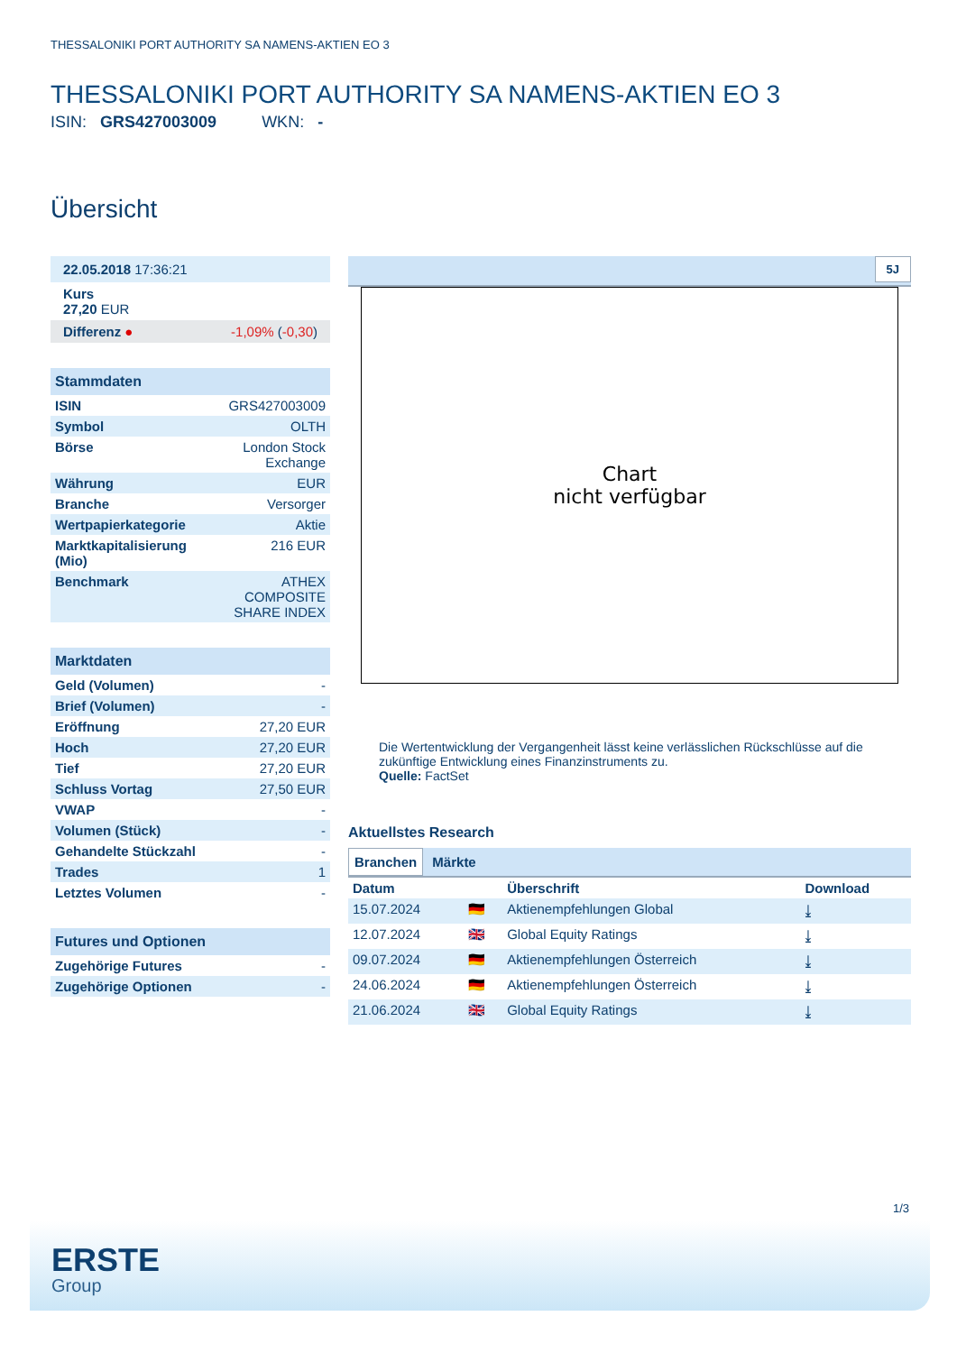THESSALONIKI PORT AUTHORITY SA NAMENS-AKTIEN EO 3
THESSALONIKI PORT AUTHORITY SA NAMENS-AKTIEN EO 3
ISIN: GRS427003009 WKN: -
Übersicht
| 22.05.2018 17:36:21 |
| Kurs 27,20 EUR |
| Differenz ● -1,09% ( -0,30 ) |
| Stammdaten | |
| --- | --- |
| ISIN | GRS427003009 |
| Symbol | OLTH |
| Börse | London Stock Exchange |
| Währung | EUR |
| Branche | Versorger |
| Wertpapierkategorie | Aktie |
| Marktkapitalisierung (Mio) | 216 EUR |
| Benchmark | ATHEX COMPOSITE SHARE INDEX |
| Marktdaten | |
| --- | --- |
| Geld (Volumen) | - |
| Brief (Volumen) | - |
| Eröffnung | 27,20 EUR |
| Hoch | 27,20 EUR |
| Tief | 27,20 EUR |
| Schluss Vortag | 27,50 EUR |
| VWAP | - |
| Volumen (Stück) | - |
| Gehandelte Stückzahl | - |
| Trades | 1 |
| Letztes Volumen | - |
| Futures und Optionen | |
| --- | --- |
| Zugehörige Futures | - |
| Zugehörige Optionen | - |
5J
Chart
nicht verfügbar
Die Wertentwicklung der Vergangenheit lässt keine verlässlichen Rückschlüsse auf die zukünftige Entwicklung eines Finanzinstruments zu.
Quelle: FactSet
Aktuellstes Research
Branchen Märkte
| Datum | | Überschrift | Download |
| --- | --- | --- | --- |
| 15.07.2024 | 🇩🇪 | Aktienempfehlungen Global | ⤓ |
| 12.07.2024 | 🇬🇧 | Global Equity Ratings | ⤓ |
| 09.07.2024 | 🇩🇪 | Aktienempfehlungen Österreich | ⤓ |
| 24.06.2024 | 🇩🇪 | Aktienempfehlungen Österreich | ⤓ |
| 21.06.2024 | 🇬🇧 | Global Equity Ratings | ⤓ |
1/3
ERSTE
Group